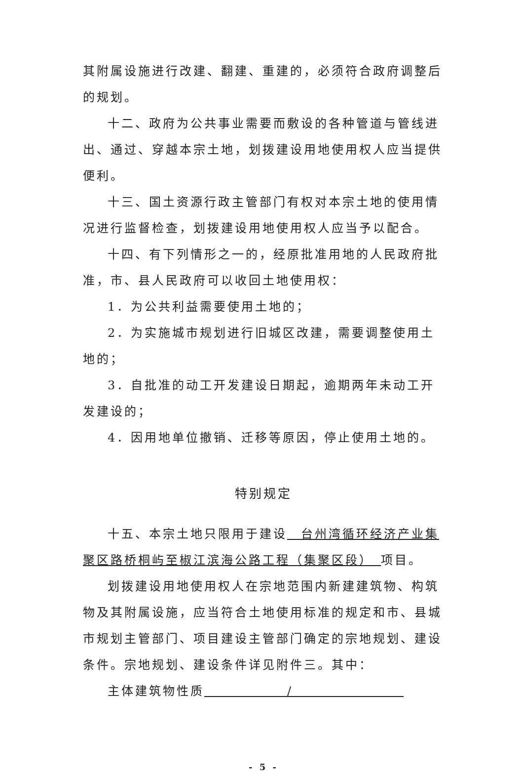其附属设施进行改建、翻建、重建的，必须符合政府调整后的规划。
十二、政府为公共事业需要而敷设的各种管道与管线进出、通过、穿越本宗土地，划拨建设用地使用权人应当提供便利。
十三、国土资源行政主管部门有权对本宗土地的使用情况进行监督检查，划拨建设用地使用权人应当予以配合。
十四、有下列情形之一的，经原批准用地的人民政府批准，市、县人民政府可以收回土地使用权：
1．为公共利益需要使用土地的；
2．为实施城市规划进行旧城区改建，需要调整使用土地的；
3．自批准的动工开发建设日期起，逾期两年未动工开发建设的；
4．因用地单位撤销、迁移等原因，停止使用土地的。
特别规定
十五、本宗土地只限用于建设　台州湾循环经济产业集聚区路桥桐屿至椒江滨海公路工程（集聚区段）　项目。
划拨建设用地使用权人在宗地范围内新建建筑物、构筑物及其附属设施，应当符合土地使用标准的规定和市、县城市规划主管部门、项目建设主管部门确定的宗地规划、建设条件。宗地规划、建设条件详见附件三。其中：
主体建筑物性质　　　　　　/　　　　　　　　
- 5 -